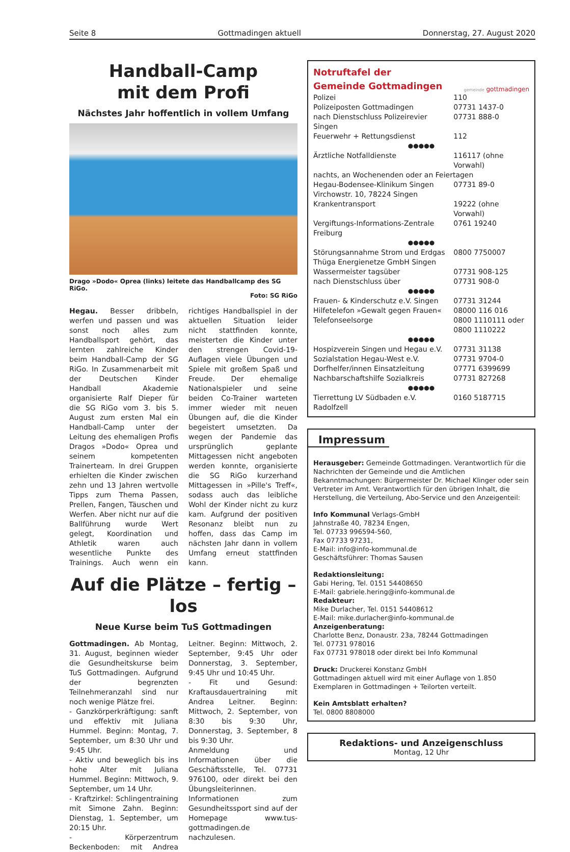Seite 8 Gottmadingen aktuell Donnerstag, 27. August 2020
Handball-Camp
mit dem Profi
Nächstes Jahr hoffentlich in vollem Umfang
Drago »Dodo« Oprea (links) leitete das Handballcamp des SG RiGo.
Foto: SG RiGo
Hegau. Besser dribbeln, werfen und passen und was sonst noch alles zum Handballsport gehört, das lernten zahlreiche Kinder beim Handball-Camp der SG RiGo. In Zusammenarbeit mit der Deutschen Kinder Handball Akademie organisierte Ralf Dieper für die SG RiGo vom 3. bis 5. August zum ersten Mal ein Handball-Camp unter der Leitung des ehemaligen Profis Dragos »Dodo« Oprea und seinem kompetenten Trainerteam. In drei Gruppen erhielten die Kinder zwischen zehn und 13 Jahren wertvolle Tipps zum Thema Passen, Prellen, Fangen, Täuschen und Werfen. Aber nicht nur auf die Ballführung wurde Wert gelegt, Koordination und Athletik waren auch wesentliche Punkte des Trainings. Auch wenn ein richtiges Handballspiel in der aktuellen Situation leider nicht stattfinden konnte, meisterten die Kinder unter den strengen Covid-19-Auflagen viele Übungen und Spiele mit großem Spaß und Freude. Der ehemalige Nationalspieler und seine beiden Co-Trainer warteten immer wieder mit neuen Übungen auf, die die Kinder begeistert umsetzten. Da wegen der Pandemie das ursprünglich geplante Mittagessen nicht angeboten werden konnte, organisierte die SG RiGo kurzerhand Mittagessen in »Pille's Treff«, sodass auch das leibliche Wohl der Kinder nicht zu kurz kam. Aufgrund der positiven Resonanz bleibt nun zu hoffen, dass das Camp im nächsten Jahr dann in vollem Umfang erneut stattfinden kann.
Auf die Plätze – fertig – los
Neue Kurse beim TuS Gottmadingen
Gottmadingen. Ab Montag, 31. August, beginnen wieder die Gesundheitskurse beim TuS Gottmadingen. Aufgrund der begrenzten Teilnehmeranzahl sind nur noch wenige Plätze frei.
- Ganzkörperkräftigung: sanft und effektiv mit Juliana Hummel. Beginn: Montag, 7. September, um 8:30 Uhr und 9:45 Uhr.
- Aktiv und beweglich bis ins hohe Alter mit Juliana Hummel. Beginn: Mittwoch, 9. September, um 14 Uhr.
- Kraftzirkel: Schlingentraining mit Simone Zahn. Beginn: Dienstag, 1. September, um 20:15 Uhr.
- Körperzentrum Beckenboden: mit Andrea Leitner. Beginn: Mittwoch, 2. September, 9:45 Uhr oder Donnerstag, 3. September, 9:45 Uhr und 10:45 Uhr.
- Fit und Gesund: Kraftausdauertraining mit Andrea Leitner. Beginn: Mittwoch, 2. September, von 8:30 bis 9:30 Uhr, Donnerstag, 3. September, 8 bis 9:30 Uhr.
Anmeldung und Informationen über die Geschäftsstelle, Tel. 07731 976100, oder direkt bei den Übungsleiterinnen. Informationen zum Gesundheitssport sind auf der Homepage www.tus-gottmadingen.de nachzulesen.
Notruftafel der
Gemeinde Gottmadingen
gemeinde gottmadingen
| Polizei | 110 |
| Polizeiposten Gottmadingen | 07731 1437-0 |
| nach Dienstschluss Polizeirevier Singen | 07731 888-0 |
| Feuerwehr + Rettungsdienst | 112 |
| ●●●●● | |
| Ärztliche Notfalldienste | 116117 (ohne Vorwahl) |
| nachts, an Wochenenden oder an Feiertagen | |
| Hegau-Bodensee-Klinikum Singen | 07731 89-0 |
| Virchowstr. 10, 78224 Singen | |
| Krankentransport | 19222 (ohne Vorwahl) |
| Vergiftungs-Informations-Zentrale Freiburg | 0761 19240 |
| ●●●●● | |
| Störungsannahme Strom und Erdgas | 0800 7750007 |
| Thüga Energienetze GmbH Singen | |
| Wassermeister tagsüber | 07731 908-125 |
| nach Dienstschluss über | 07731 908-0 |
| ●●●●● | |
| Frauen- & Kinderschutz e.V. Singen | 07731 31244 |
| Hilfetelefon »Gewalt gegen Frauen« | 08000 116 016 |
| Telefonseelsorge | 0800 1110111 oder 0800 1110222 |
| ●●●●● | |
| Hospizverein Singen und Hegau e.V. | 07731 31138 |
| Sozialstation Hegau-West e.V. | 07731 9704-0 |
| Dorfhelfer/innen Einsatzleitung | 07771 6399699 |
| Nachbarschaftshilfe Sozialkreis | 07731 827268 |
| ●●●●● | |
| Tierrettung LV Südbaden e.V. Radolfzell | 0160 5187715 |
Impressum
Herausgeber: Gemeinde Gottmadingen. Verantwortlich für die Nachrichten der Gemeinde und die Amtlichen Bekanntmachungen: Bürgermeister Dr. Michael Klinger oder sein Vertreter im Amt. Verantwortlich für den übrigen Inhalt, die Herstellung, die Verteilung, Abo-Service und den Anzeigenteil:
Info Kommunal Verlags-GmbH
Jahnstraße 40, 78234 Engen,
Tel. 07733 996594-560,
Fax 07733 97231,
E-Mail: info@info-kommunal.de
Geschäftsführer: Thomas Sausen
Redaktionsleitung:
Gabi Hering, Tel. 0151 54408650
E-Mail: gabriele.hering@info-kommunal.de
Redakteur:
Mike Durlacher, Tel. 0151 54408612
E-Mail: mike.durlacher@info-kommunal.de
Anzeigenberatung:
Charlotte Benz, Donaustr. 23a, 78244 Gottmadingen
Tel. 07731 978016
Fax 07731 978018 oder direkt bei Info Kommunal
Druck: Druckerei Konstanz GmbH
Gottmadingen aktuell wird mit einer Auflage von 1.850 Exemplaren in Gottmadingen + Teilorten verteilt.
Kein Amtsblatt erhalten?
Tel. 0800 8808000
Redaktions- und Anzeigenschluss
Montag, 12 Uhr